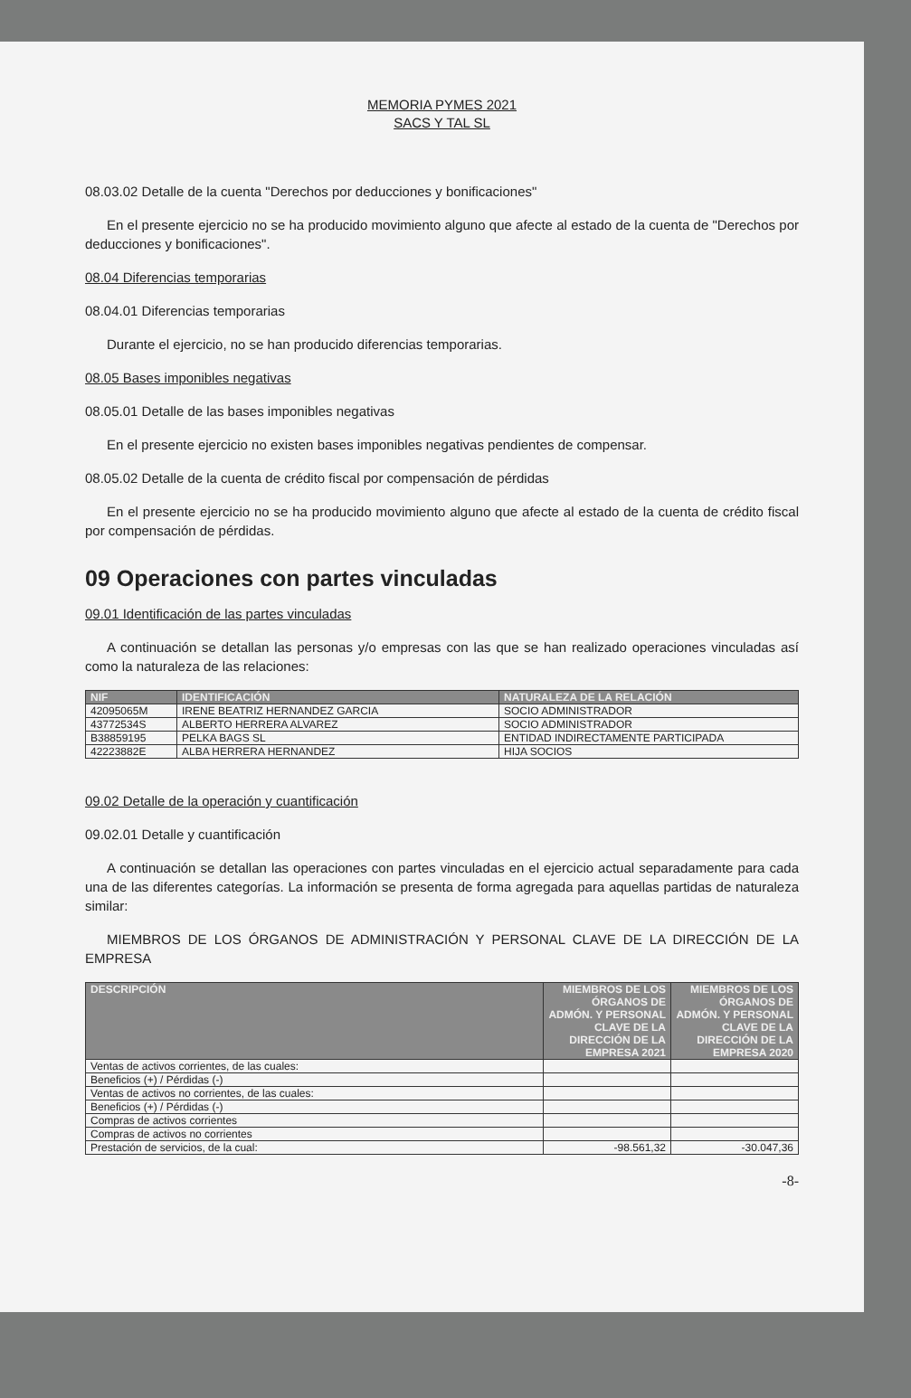MEMORIA PYMES 2021
SACS Y TAL SL
08.03.02 Detalle de la cuenta "Derechos por deducciones y bonificaciones"
En el presente ejercicio no se ha producido movimiento alguno que afecte al estado de la cuenta de "Derechos por deducciones y bonificaciones".
08.04 Diferencias temporarias
08.04.01 Diferencias temporarias
Durante el ejercicio, no se han producido diferencias temporarias.
08.05 Bases imponibles negativas
08.05.01 Detalle de las bases imponibles negativas
En el presente ejercicio no existen bases imponibles negativas pendientes de compensar.
08.05.02 Detalle de la cuenta de crédito fiscal por compensación de pérdidas
En el presente ejercicio no se ha producido movimiento alguno que afecte al estado de la cuenta de crédito fiscal por compensación de pérdidas.
09 Operaciones con partes vinculadas
09.01 Identificación de las partes vinculadas
A continuación se detallan las personas y/o empresas con las que se han realizado operaciones vinculadas así como la naturaleza de las relaciones:
| NIF | IDENTIFICACIÓN | NATURALEZA DE LA RELACIÓN |
| --- | --- | --- |
| 42095065M | IRENE BEATRIZ HERNANDEZ GARCIA | SOCIO ADMINISTRADOR |
| 43772534S | ALBERTO HERRERA ALVAREZ | SOCIO ADMINISTRADOR |
| B38859195 | PELKA BAGS SL | ENTIDAD INDIRECTAMENTE PARTICIPADA |
| 42223882E | ALBA HERRERA HERNANDEZ | HIJA SOCIOS |
09.02 Detalle de la operación y cuantificación
09.02.01 Detalle y cuantificación
A continuación se detallan las operaciones con partes vinculadas en el ejercicio actual separadamente para cada una de las diferentes categorías. La información se presenta de forma agregada para aquellas partidas de naturaleza similar:
MIEMBROS DE LOS ÓRGANOS DE ADMINISTRACIÓN Y PERSONAL CLAVE DE LA DIRECCIÓN DE LA EMPRESA
| DESCRIPCIÓN | MIEMBROS DE LOS ÓRGANOS DE ADMÓN. Y PERSONAL CLAVE DE LA DIRECCIÓN DE LA EMPRESA 2021 | MIEMBROS DE LOS ÓRGANOS DE ADMÓN. Y PERSONAL CLAVE DE LA DIRECCIÓN DE LA EMPRESA 2020 |
| --- | --- | --- |
| Ventas de activos corrientes, de las cuales: | | |
| Beneficios (+) / Pérdidas (-) | | |
| Ventas de activos no corrientes, de las cuales: | | |
| Beneficios (+) / Pérdidas (-) | | |
| Compras de activos corrientes | | |
| Compras de activos no corrientes | | |
| Prestación de servicios, de la cual: | -98.561,32 | -30.047,36 |
-8-